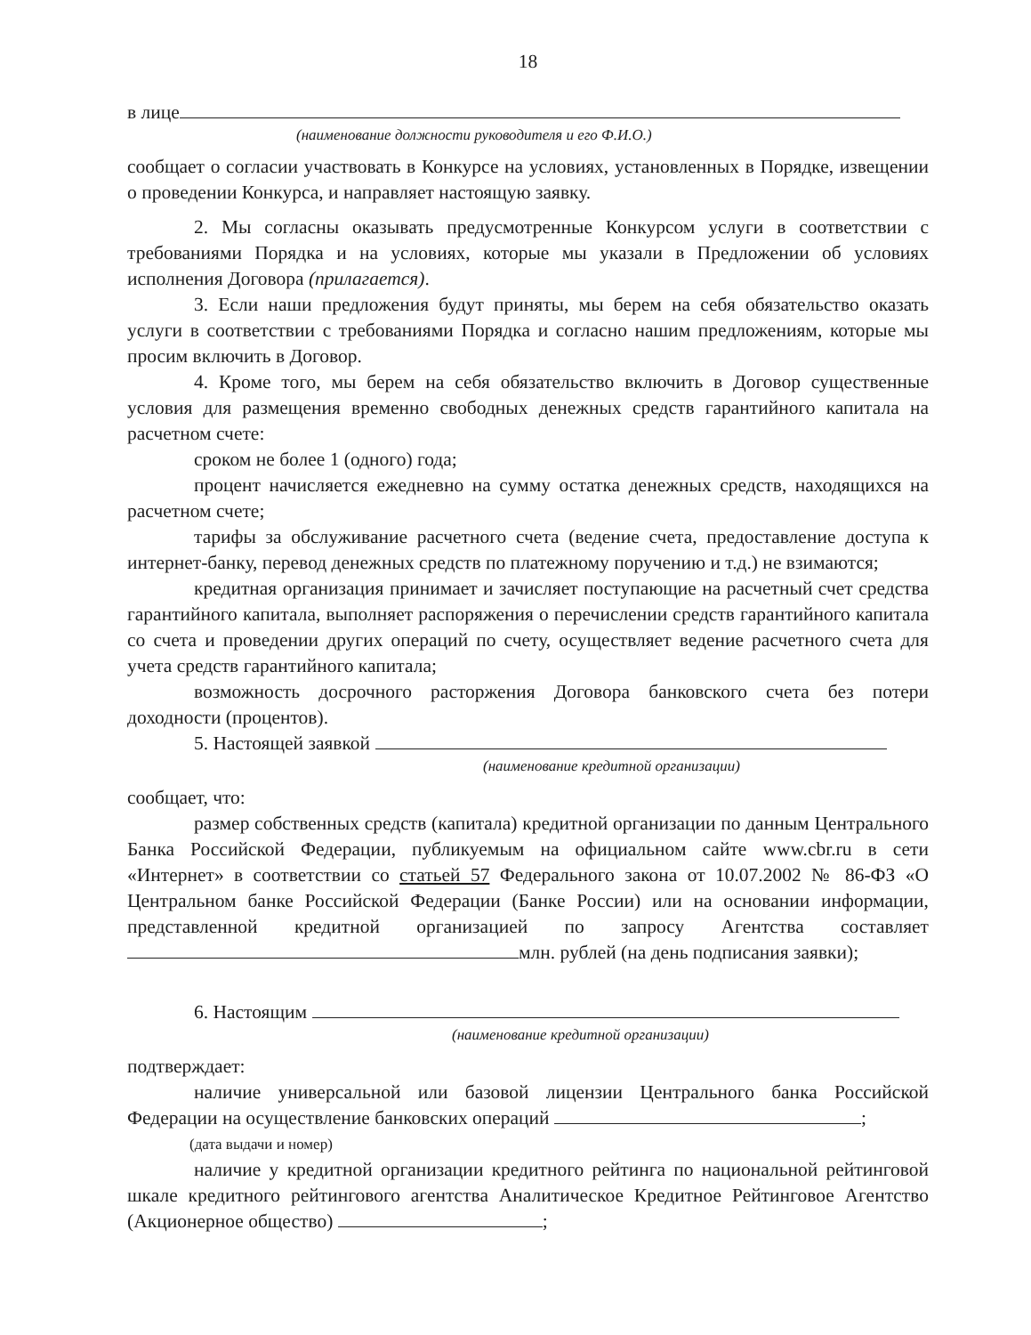18
в лице
(наименование должности руководителя и его Ф.И.О.)
сообщает о согласии участвовать в Конкурсе на условиях, установленных в Порядке, извещении о проведении Конкурса, и направляет настоящую заявку.
2. Мы согласны оказывать предусмотренные Конкурсом услуги в соответствии с требованиями Порядка и на условиях, которые мы указали в Предложении об условиях исполнения Договора (прилагается).
3. Если наши предложения будут приняты, мы берем на себя обязательство оказать услуги в соответствии с требованиями Порядка и согласно нашим предложениям, которые мы просим включить в Договор.
4. Кроме того, мы берем на себя обязательство включить в Договор существенные условия для размещения временно свободных денежных средств гарантийного капитала на расчетном счете:
сроком не более 1 (одного) года;
процент начисляется ежедневно на сумму остатка денежных средств, находящихся на расчетном счете;
тарифы за обслуживание расчетного счета (ведение счета, предоставление доступа к интернет-банку, перевод денежных средств по платежному поручению и т.д.) не взимаются;
кредитная организация принимает и зачисляет поступающие на расчетный счет средства гарантийного капитала, выполняет распоряжения о перечислении средств гарантийного капитала со счета и проведении других операций по счету, осуществляет ведение расчетного счета для учета средств гарантийного капитала;
возможность досрочного расторжения Договора банковского счета без потери доходности (процентов).
5. Настоящей заявкой
(наименование кредитной организации)
сообщает, что:
размер собственных средств (капитала) кредитной организации по данным Центрального Банка Российской Федерации, публикуемым на официальном сайте www.cbr.ru в сети «Интернет» в соответствии со статьей 57 Федерального закона от 10.07.2002 № 86-ФЗ «О Центральном банке Российской Федерации (Банке России) или на основании информации, представленной кредитной организацией по запросу Агентства составляет млн. рублей (на день подписания заявки);
6. Настоящим
(наименование кредитной организации)
подтверждает:
наличие универсальной или базовой лицензии Центрального банка Российской Федерации на осуществление банковских операций ;
(дата выдачи и номер)
наличие у кредитной организации кредитного рейтинга по национальной рейтинговой шкале кредитного рейтингового агентства Аналитическое Кредитное Рейтинговое Агентство (Акционерное общество) ;